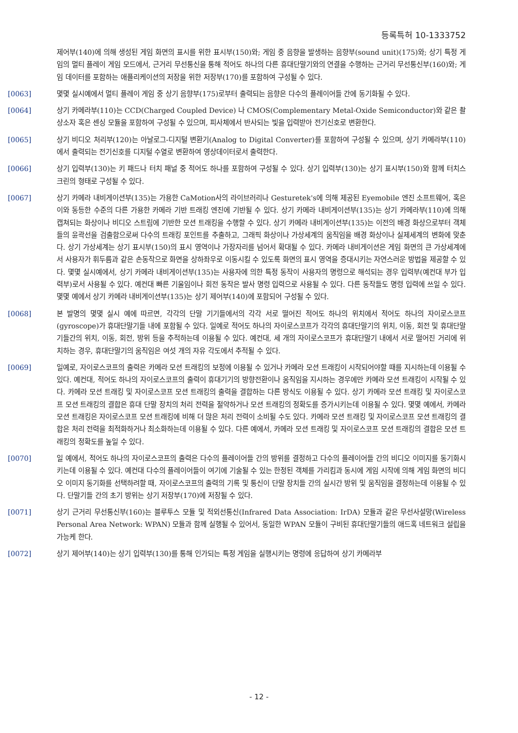등록특허 10-1333752
제어부(140)에 의해 생성된 게임 화면의 표시를 위한 표시부(150)와; 게임 중 음향을 발생하는 음향부(sound unit)(175)와; 상기 특정 게임의 멀티 플레이 게임 모드에서, 근거리 무선통신을 통해 적어도 하나의 다른 휴대단말기와의 연결을 수행하는 근거리 무선통신부(160)와; 게임 데이터를 포함하는 애플리케이션의 저장을 위한 저장부(170)를 포함하여 구성될 수 있다.
[0063] 몇몇 실시예에서 멀티 플레이 게임 중 상기 음향부(175)로부터 출력되는 음향은 다수의 플레이어들 간에 동기화될 수 있다.
[0064] 상기 카메라부(110)는 CCD(Charged Coupled Device) 나 CMOS(Complementary Metal-Oxide Semiconductor)와 같은 촬상소자 혹은 센싱 모듈을 포함하여 구성될 수 있으며, 피사체에서 반사되는 빛을 입력받아 전기신호로 변환한다.
[0065] 상기 비디오 처리부(120)는 아날로그-디지털 변환기(Analog to Digital Converter)를 포함하여 구성될 수 있으며, 상기 카메라부(110)에서 출력되는 전기신호를 디지털 수열로 변환하여 영상데이터로서 출력한다.
[0066] 상기 입력부(130)는 키 패드나 터치 패널 중 적어도 하나를 포함하여 구성될 수 있다. 상기 입력부(130)는 상기 표시부(150)와 함께 터치스크린의 형태로 구성될 수 있다.
[0067] 상기 카메라 내비게이션부(135)는 가용한 CaMotion사의 라이브러리나 Gesturetek's에 의해 제공된 Eyemobile 엔진 소프트웨어, 혹은 이와 동등한 수준의 다른 가용한 카메라 기반 트래킹 엔진에 기반될 수 있다. 상기 카메라 내비게이션부(135)는 상기 카메라부(110)에 의해 캡쳐되는 화상이나 비디오 스트림에 기반한 모션 트래킹을 수행할 수 있다. 상기 카메라 내비게이션부(135)는 이전의 배경 화상으로부터 객체들의 윤곽선을 검출함으로써 다수의 트래킹 포인트를 추출하고, 그래픽 화상이나 가상세계의 움직임을 배경 화상이나 실제세계의 변화에 맞춘다. 상기 가상세계는 상기 표시부(150)의 표시 영역이나 가장자리를 넘어서 확대될 수 있다. 카메라 내비게이션은 게임 화면의 큰 가상세계에서 사용자가 휘두름과 같은 손동작으로 화면을 상하좌우로 이동시킬 수 있도록 화면의 표시 영역을 증대시키는 자연스러운 방법을 제공할 수 있다. 몇몇 실시예에서, 상기 카메라 내비게이션부(135)는 사용자에 의한 특정 동작이 사용자의 명령으로 해석되는 경우 입력부(예컨대 부가 입력부)로서 사용될 수 있다. 예컨대 빠른 기울임이나 회전 동작은 발사 명령 입력으로 사용될 수 있다. 다른 동작들도 명령 입력에 쓰일 수 있다. 몇몇 예에서 상기 카메라 내비게이션부(135)는 상기 제어부(140)에 포함되어 구성될 수 있다.
[0068] 본 발명의 몇몇 실시 예에 따르면, 각각의 단말 기기들에서의 각각 서로 떨어진 적어도 하나의 위치에서 적어도 하나의 자이로스코프(gyroscope)가 휴대단말기들 내에 포함될 수 있다. 일예로 적어도 하나의 자이로스코프가 각각의 휴대단말기의 위치, 이동, 회전 및 휴대단말기들간의 위치, 이동, 회전, 방위 등을 추적하는데 이용될 수 있다. 예컨대, 세 개의 자이로스코프가 휴대단말기 내에서 서로 떨어진 거리에 위치하는 경우, 휴대단말기의 움직임은 여섯 개의 자유 각도에서 추적될 수 있다.
[0069] 일예로, 자이로스코프의 출력은 카메라 모션 트래킹의 보정에 이용될 수 있거나 카메라 모션 트래킹이 시작되어야할 때를 지시하는데 이용될 수 있다. 예컨대, 적어도 하나의 자이로스코프의 출력이 휴대기기의 방향전환이나 움직임을 지시하는 경우에만 카메라 모션 트래킹이 시작될 수 있다. 카메라 모션 트래킹 및 자이로스코프 모션 트래킹의 출력을 결합하는 다른 방식도 이용될 수 있다. 상기 카메라 모션 트래킹 및 자이로스코프 모션 트래킹의 결합은 휴대 단말 장치의 처리 전력을 절약하거나 모션 트래킹의 정확도를 증가시키는데 이용될 수 있다. 몇몇 예에서, 카메라 모션 트래킹은 자이로스코프 모션 트래킹에 비해 더 많은 처리 전력이 소비될 수도 있다. 카메라 모션 트래킹 및 자이로스코프 모션 트래킹의 결합은 처리 전력을 최적화하거나 최소화하는데 이용될 수 있다. 다른 예에서, 카메라 모션 트래킹 및 자이로스코프 모션 트래킹의 결합은 모션 트래킹의 정확도를 높일 수 있다.
[0070] 일 예에서, 적어도 하나의 자이로스코프의 출력은 다수의 플레이어들 간의 방위를 결정하고 다수의 플레이어들 간의 비디오 이미지를 동기화시키는데 이용될 수 있다. 예컨대 다수의 플레이어들이 여기에 기술될 수 있는 한정된 객체를 가리킴과 동시에 게임 시작에 의해 게임 화면의 비디오 이미지 동기화를 선택하려할 때, 자이로스코프의 출력의 기록 및 통신이 단말 장치들 간의 실시간 방위 및 움직임을 결정하는데 이용될 수 있다. 단말기들 간의 초기 방위는 상기 저장부(170)에 저장될 수 있다.
[0071] 상기 근거리 무선통신부(160)는 블루투스 모듈 및 적외선통신(Infrared Data Association: IrDA) 모듈과 같은 무선사설망(Wireless Personal Area Network: WPAN) 모듈과 함께 실행될 수 있어서, 동일한 WPAN 모듈이 구비된 휴대단말기들의 애드혹 네트워크 설립을 가능케 한다.
[0072] 상기 제어부(140)는 상기 입력부(130)를 통해 인가되는 특정 게임을 실행시키는 명령에 응답하여 상기 카메라부
- 12 -